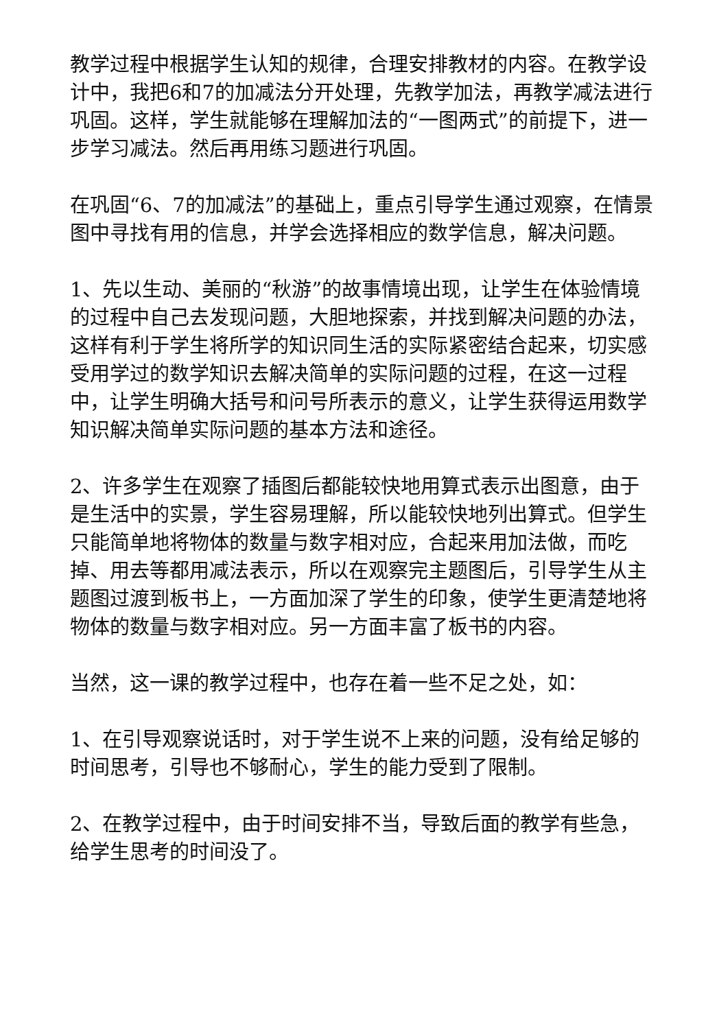教学过程中根据学生认知的规律，合理安排教材的内容。在教学设计中，我把6和7的加减法分开处理，先教学加法，再教学减法进行巩固。这样，学生就能够在理解加法的“一图两式”的前提下，进一步学习减法。然后再用练习题进行巩固。
在巩固“6、7的加减法”的基础上，重点引导学生通过观察，在情景图中寻找有用的信息，并学会选择相应的数学信息，解决问题。
1、先以生动、美丽的“秋游”的故事情境出现，让学生在体验情境的过程中自己去发现问题，大胆地探索，并找到解决问题的办法，这样有利于学生将所学的知识同生活的实际紧密结合起来，切实感受用学过的数学知识去解决简单的实际问题的过程，在这一过程中，让学生明确大括号和问号所表示的意义，让学生获得运用数学知识解决简单实际问题的基本方法和途径。
2、许多学生在观察了插图后都能较快地用算式表示出图意，由于是生活中的实景，学生容易理解，所以能较快地列出算式。但学生只能简单地将物体的数量与数字相对应，合起来用加法做，而吃掉、用去等都用减法表示，所以在观察完主题图后，引导学生从主题图过渡到板书上，一方面加深了学生的印象，使学生更清楚地将物体的数量与数字相对应。另一方面丰富了板书的内容。
当然，这一课的教学过程中，也存在着一些不足之处，如：
1、在引导观察说话时，对于学生说不上来的问题，没有给足够的时间思考，引导也不够耐心，学生的能力受到了限制。
2、在教学过程中，由于时间安排不当，导致后面的教学有些急，给学生思考的时间没了。